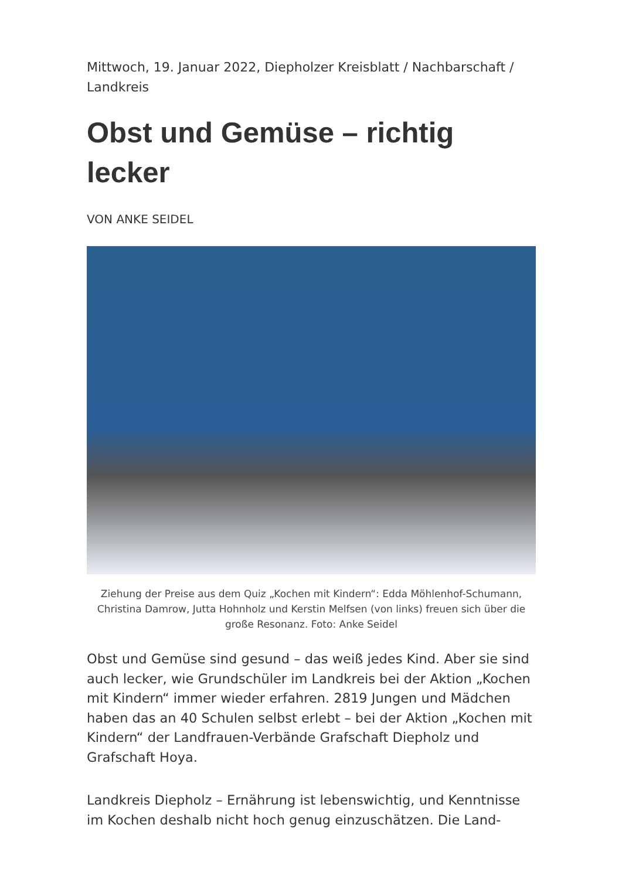Mittwoch, 19. Januar 2022, Diepholzer Kreisblatt / Nachbarschaft / Landkreis
Obst und Gemüse – richtig lecker
VON ANKE SEIDEL
Ziehung der Preise aus dem Quiz „Kochen mit Kindern“: Edda Möhlenhof-Schumann, Christina Damrow, Jutta Hohnholz und Kerstin Melfsen (von links) freuen sich über die große Resonanz. Foto: Anke Seidel
Obst und Gemüse sind gesund – das weiß jedes Kind. Aber sie sind auch lecker, wie Grundschüler im Landkreis bei der Aktion „Kochen mit Kindern“ immer wieder erfahren. 2819 Jungen und Mädchen haben das an 40 Schulen selbst erlebt – bei der Aktion „Kochen mit Kindern“ der Landfrauen-Verbände Grafschaft Diepholz und Grafschaft Hoya.
Landkreis Diepholz – Ernährung ist lebenswichtig, und Kenntnisse im Kochen deshalb nicht hoch genug einzuschätzen. Die Land-